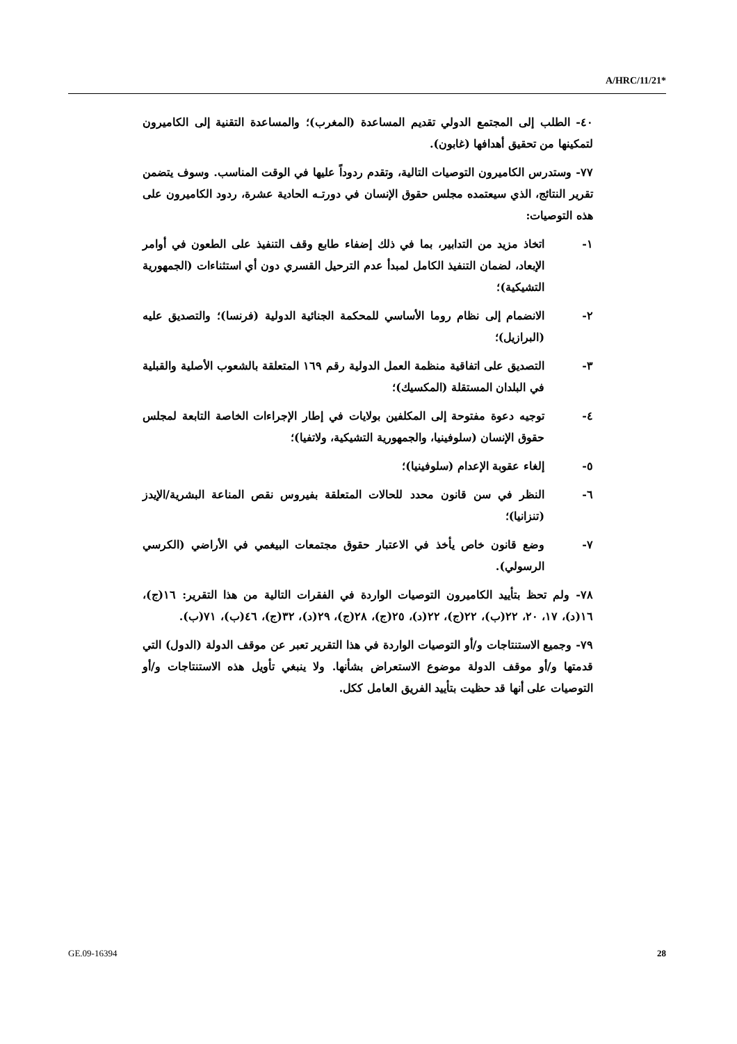A/HRC/11/21*
٤٠- الطلب إلى المجتمع الدولي تقديم المساعدة (المغرب)؛ والمساعدة التقنية إلى الكاميرون لتمكينها من تحقيق أهدافها (غابون).
٧٧- وستدرس الكاميرون التوصيات التالية، وتقدم ردوداً عليها في الوقت المناسب. وسوف يتضمن تقرير النتائج، الذي سيعتمده مجلس حقوق الإنسان في دورتـه الحادية عشرة، ردود الكاميرون على هذه التوصيات:
١- اتخاذ مزيد من التدابير، بما في ذلك إضفاء طابع وقف التنفيذ على الطعون في أوامر الإبعاد، لضمان التنفيذ الكامل لمبدأ عدم الترحيل القسري دون أي استثناءات (الجمهورية التشيكية)؛
٢- الانضمام إلى نظام روما الأساسي للمحكمة الجنائية الدولية (فرنسا)؛ والتصديق عليه (البرازيل)؛
٣- التصديق على اتفاقية منظمة العمل الدولية رقم ١٦٩ المتعلقة بالشعوب الأصلية والقبلية في البلدان المستقلة (المكسيك)؛
٤- توجيه دعوة مفتوحة إلى المكلفين بولايات في إطار الإجراءات الخاصة التابعة لمجلس حقوق الإنسان (سلوفينيا، والجمهورية التشيكية، ولاتفيا)؛
٥- إلغاء عقوبة الإعدام (سلوفينيا)؛
٦- النظر في سن قانون محدد للحالات المتعلقة بفيروس نقص المناعة البشرية/الإيدز (تنزانيا)؛
٧- وضع قانون خاص يأخذ في الاعتبار حقوق مجتمعات البيغمي في الأراضي (الكرسي الرسولي).
٧٨- ولم تحظ بتأييد الكاميرون التوصيات الواردة في الفقرات التالية من هذا التقرير: ١٦(ج)، ١٦(د)، ١٧، ٢٠، ٢٢(ب)، ٢٢(ج)، ٢٢(د)، ٢٥(ج)، ٢٨(ج)، ٢٩(د)، ٣٢(ج)، ٤٦(ب)، ٧١(ب).
٧٩- وجميع الاستنتاجات و/أو التوصيات الواردة في هذا التقرير تعبر عن موقف الدولة (الدول) التي قدمتها و/أو موقف الدولة موضوع الاستعراض بشأنها. ولا ينبغي تأويل هذه الاستنتاجات و/أو التوصيات على أنها قد حظيت بتأييد الفريق العامل ككل.
GE.09-16394 28